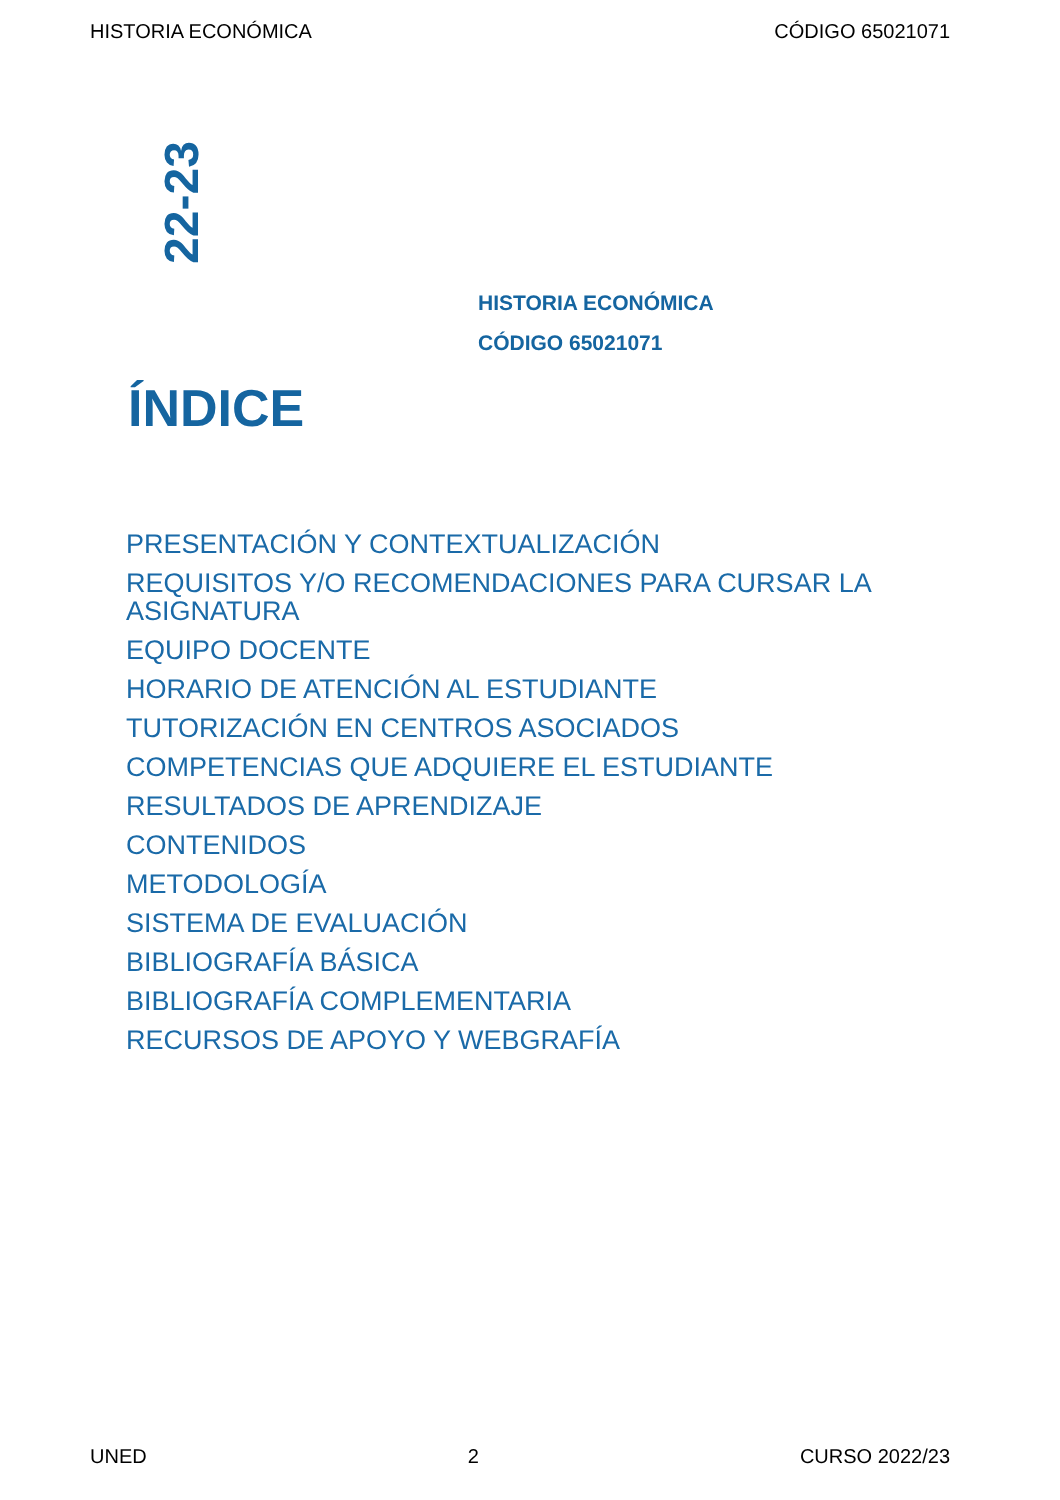HISTORIA ECONÓMICA CÓDIGO 65021071
22-23
HISTORIA ECONÓMICA
CÓDIGO 65021071
ÍNDICE
PRESENTACIÓN Y CONTEXTUALIZACIÓN
REQUISITOS Y/O RECOMENDACIONES PARA CURSAR LA ASIGNATURA
EQUIPO DOCENTE
HORARIO DE ATENCIÓN AL ESTUDIANTE
TUTORIZACIÓN EN CENTROS ASOCIADOS
COMPETENCIAS QUE ADQUIERE EL ESTUDIANTE
RESULTADOS DE APRENDIZAJE
CONTENIDOS
METODOLOGÍA
SISTEMA DE EVALUACIÓN
BIBLIOGRAFÍA BÁSICA
BIBLIOGRAFÍA COMPLEMENTARIA
RECURSOS DE APOYO Y WEBGRAFÍA
UNED 2 CURSO 2022/23